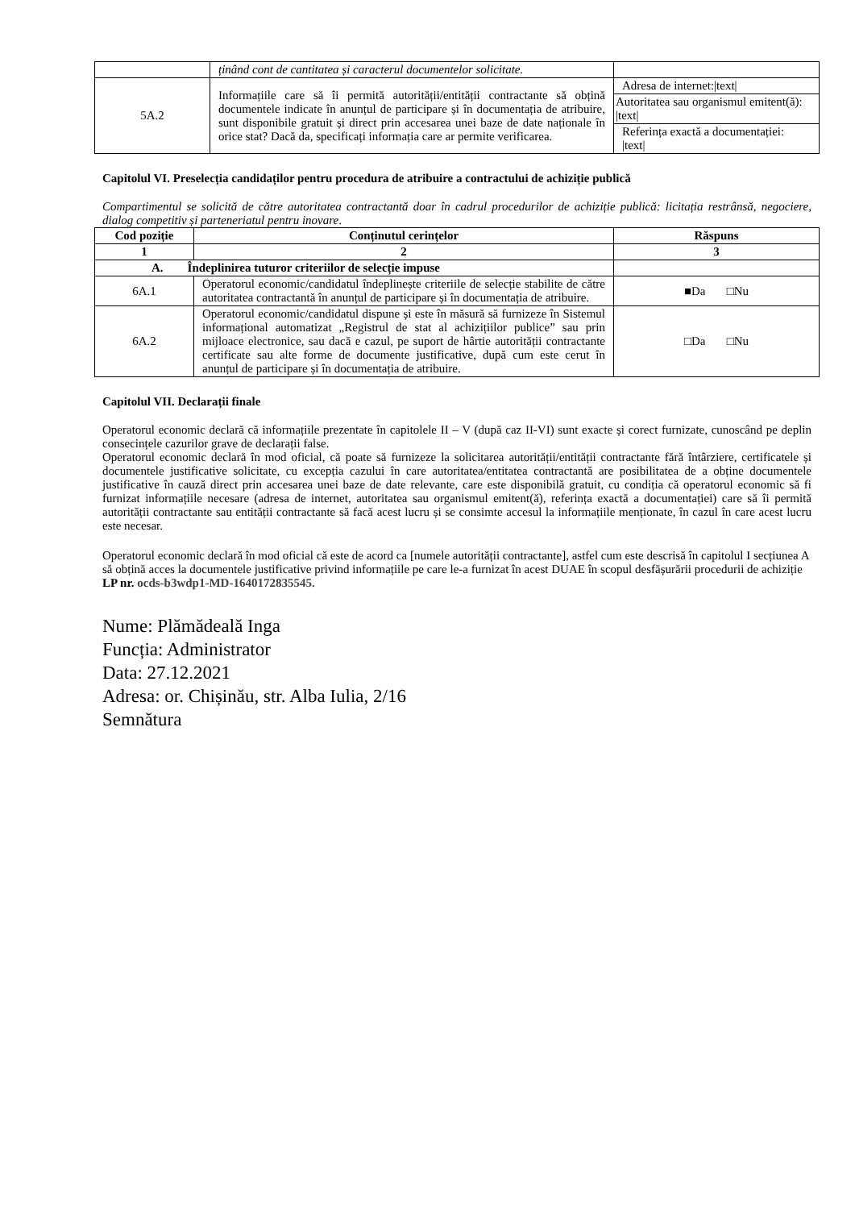| | ținând cont de cantitatea și caracterul documentelor solicitate. | |
| 5A.2 | Informațiile care să îi permită autorității/entității contractante să obțină documentele indicate în anunțul de participare și în documentația de atribuire, sunt disponibile gratuit și direct prin accesarea unei baze de date naționale în orice stat? Dacă da, specificați informația care ar permite verificarea. | Adresa de internet:/text/ |
| | | Autoritatea sau organismul emitent(ă): /text/ |
| | | Referința exactă a documentației: /text/ |
Capitolul VI. Preselecția candidaților pentru procedura de atribuire a contractului de achiziție publică
Compartimentul se solicită de către autoritatea contractantă doar în cadrul procedurilor de achiziție publică: licitația restrânsă, negociere, dialog competitiv și parteneriatul pentru inovare.
| Cod poziție | Conținutul cerințelor | Răspuns |
| --- | --- | --- |
| 1 | 2 | 3 |
| A. Îndeplinirea tuturor criteriilor de selecție impuse | | |
| 6A.1 | Operatorul economic/candidatul îndeplinește criteriile de selecție stabilite de către autoritatea contractantă în anunțul de participare și în documentația de atribuire. | ■Da □Nu |
| 6A.2 | Operatorul economic/candidatul dispune și este în măsură să furnizeze în Sistemul informațional automatizat „Registrul de stat al achizițiilor publice” sau prin mijloace electronice, sau dacă e cazul, pe suport de hârtie autorității contractante certificate sau alte forme de documente justificative, după cum este cerut în anunțul de participare și în documentația de atribuire. | □Da □Nu |
Capitolul VII. Declarații finale
Operatorul economic declară că informațiile prezentate în capitolele II – V (după caz II-VI) sunt exacte și corect furnizate, cunoscând pe deplin consecințele cazurilor grave de declarații false.
Operatorul economic declară în mod oficial, că poate să furnizeze la solicitarea autorității/entității contractante fără întârziere, certificatele și documentele justificative solicitate, cu excepția cazului în care autoritatea/entitatea contractantă are posibilitatea de a obține documentele justificative în cauză direct prin accesarea unei baze de date relevante, care este disponibilă gratuit, cu condiția că operatorul economic să fi furnizat informațiile necesare (adresa de internet, autoritatea sau organismul emitent(ă), referința exactă a documentației) care să îi permită autorității contractante sau entității contractante să facă acest lucru și se consimte accesul la informațiile menționate, în cazul în care acest lucru este necesar.
Operatorul economic declară în mod oficial că este de acord ca [numele autorității contractante], astfel cum este descrisă în capitolul I secțiunea A să obțină acces la documentele justificative privind informațiile pe care le-a furnizat în acest DUAE în scopul desfășurării procedurii de achiziție LP nr. ocds-b3wdp1-MD-1640172835545.
Nume: Plămădeală Inga
Funcția: Administrator
Data: 27.12.2021
Adresa: or. Chișinău, str. Alba Iulia, 2/16
Semnătura